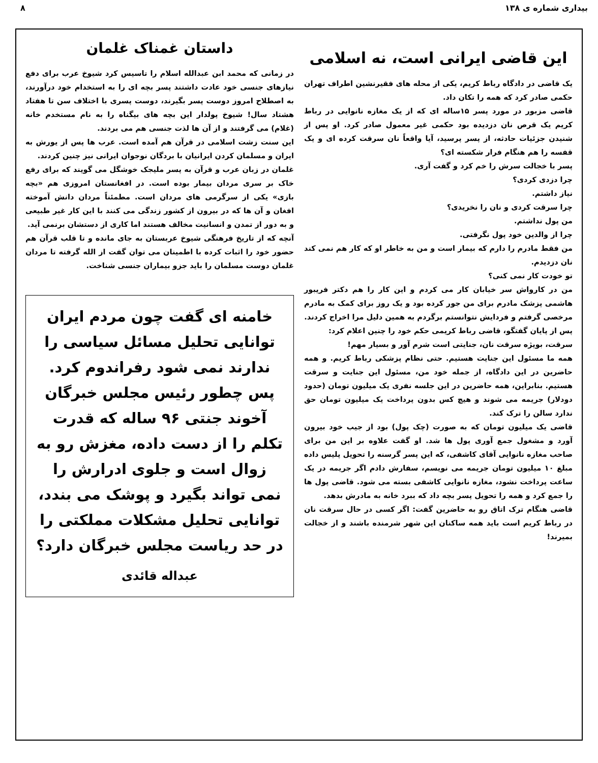بیداری شماره ی ۱۳۸ ۸
این قاضی ایرانی است، نه اسلامی
یک قاضی در دادگاه رباط کریم، یکی از محله های فقیرنشین اطراف تهران حکمی صادر کرد که همه را تکان داد.
قاضی مزبور در مورد پسر ۱۵ساله ای که از یک مغازه نانوایی در رباط کریم یک قرص نان دزدیده بود حکمی غیر معمول صادر کرد. او پس از شنیدن جزئیات حادثه، از پسر پرسید، آیا واقعاً نان سرقت کرده ای و یک قفسه را هم هنگام فرار شکسته ای؟
پسر با خجالت سرش را خم کرد و گفت آری.
چرا دزدی کردی؟
نیاز داشتم.
چرا سرقت کردی و نان را نخریدی؟
من پول نداشتم.
چرا از والدین خود پول نگرفتی.
من فقط مادرم را دارم که بیمار است و من به خاطر او که کار هم نمی کند نان دزدیدم.
تو خودت کار نمی کنی؟
من در کارواش سر خیابان کار می کردم و این کار را هم دکتر فریبور هاشمی پزشک مادرم برای من جور کرده بود و یک روز برای کمک به مادرم مرخصی گرفتم و فردایش نتوانستم برگردم به همین دلیل مرا اخراج کردند.
پس از پایان گفتگو، قاضی رباط کریمی حکم خود را چنین اعلام کرد:
سرقت، بویژه سرقت نان، جنایتی است شرم آور و بسیار مهم!
همه ما مسئول این جنایت هستیم. حتی نظام پزشکی رباط کریم. و همه حاضرین در این دادگاه، از جمله خود من، مسئول این جنایت و سرقت هستیم. بنابراین، همه حاضرین در این جلسه نفری یک میلیون تومان (حدود دودلار) جریمه می شوند و هیچ کس بدون پرداخت یک میلیون تومان حق ندارد سالن را ترک کند.
قاضی یک میلیون تومان که به صورت (چک پول) بود از جیب خود بیرون آورد و مشغول جمع آوری پول ها شد. او گفت علاوه بر این من برای صاحب مغازه نانوایی آقای کاشفی، که این پسر گرسنه را تحویل پلیس داده مبلغ ۱۰ میلیون تومان جریمه می نویسم، سفارش دادم اگر جریمه در یک ساعت پرداخت نشود، مغازه نانوایی کاشفی بسته می شود. قاضی پول ها را جمع کرد و همه را تحویل پسر بچه داد که ببرد خانه به مادرش بدهد.
قاضی هنگام ترک اتاق رو به حاضرین گفت: اگر کسی در حال سرقت نان در رباط کریم است باید همه ساکنان این شهر شرمنده باشند و از خجالت بمیرند!
داستان غمناک غلمان
در زمانی که محمد ابن عبدالله اسلام را تاسیس کرد شیوخ عرب برای دفع نیازهای جنسی خود عادت داشتند پسر بچه ای را به استخدام خود درآورند، به اصطلاح امروز دوست پسر بگیرند، دوست پسری با اختلاف سن تا هفتاد هشتاد سال! شیوخ پولدار این بچه های بیگناه را به نام مستخدم خانه (غلام) می گرفتند و از آن ها لذت جنسی هم می بردند.
این سنت زشت اسلامی در قرآن هم آمده است. عرب ها پس از یورش به ایران و مسلمان کردن ایرانیان با بردگان نوجوان ایرانی نیز چنین کردند.
غلمان در زبان عرب و قرآن به پسر ملیجک خوشگل می گویند که برای رفع خاک بر سری مردان بیمار بوده است. در افغانستان امروزی هم «بچه بازی» یکی از سرگرمی های مردان است. مطمئناً مردان دانش آموخته افغان و آن ها که در بیرون از کشور زندگی می کنند با این کار غیر طبیعی و به دور از تمدن و انسانیت مخالف هستند اما کاری از دستشان برنمی آید.
آنچه که از تاریخ فرهنگی شیوخ عربستان به جای مانده و تا قلب قرآن هم حضور خود را اثبات کرده با اطمینان می توان گفت از الله گرفته تا مردان غلمان دوست مسلمان را باید جزو بیماران جنسی شناخت.
خامنه ای گفت چون مردم ایران توانایی تحلیل مسائل سیاسی را ندارند نمی شود رفراندوم کرد. پس چطور رئیس مجلس خبرگان آخوند جنتی ۹۶ ساله که قدرت تکلم را از دست داده، مغزش رو به زوال است و جلوی ادرارش را نمی تواند بگیرد و پوشک می بندد، توانایی تحلیل مشکلات مملکتی را در حد ریاست مجلس خبرگان دارد؟
عبداله قائدی